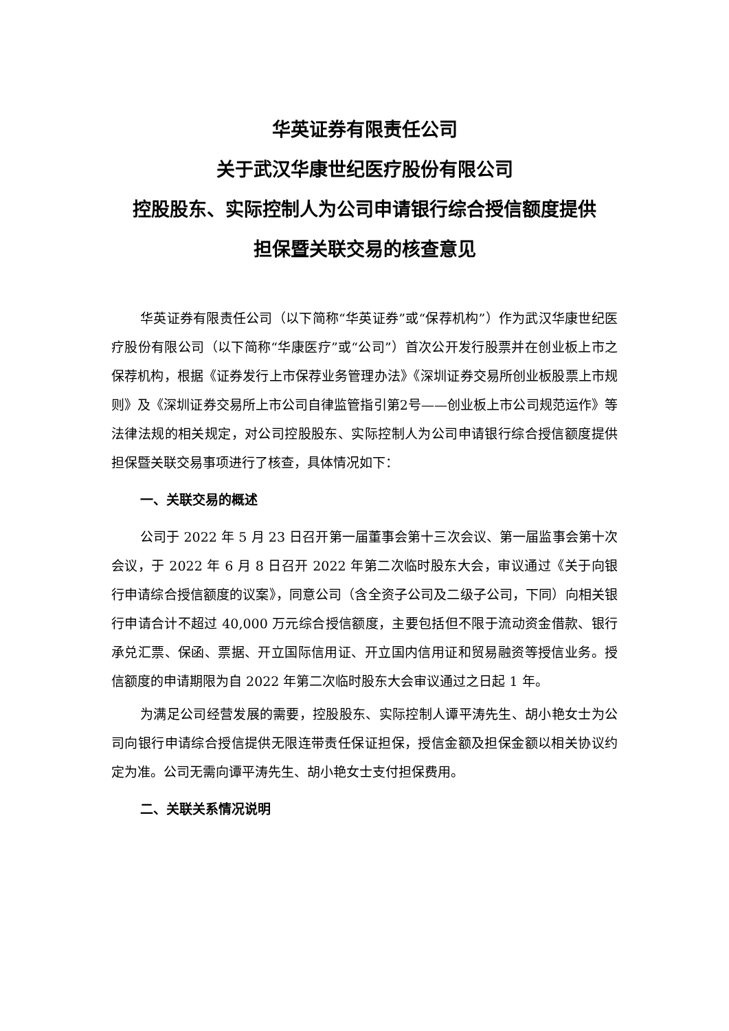华英证券有限责任公司
关于武汉华康世纪医疗股份有限公司
控股股东、实际控制人为公司申请银行综合授信额度提供
担保暨关联交易的核查意见
华英证券有限责任公司（以下简称“华英证券”或“保荐机构”）作为武汉华康世纪医疗股份有限公司（以下简称“华康医疗”或“公司”）首次公开发行股票并在创业板上市之保荐机构，根据《证券发行上市保荐业务管理办法》《深圳证券交易所创业板股票上市规则》及《深圳证券交易所上市公司自律监管指引第2号——创业板上市公司规范运作》等法律法规的相关规定，对公司控股股东、实际控制人为公司申请银行综合授信额度提供担保暨关联交易事项进行了核查，具体情况如下：
一、关联交易的概述
公司于 2022 年 5 月 23 日召开第一届董事会第十三次会议、第一届监事会第十次会议，于 2022 年 6 月 8 日召开 2022 年第二次临时股东大会，审议通过《关于向银行申请综合授信额度的议案》，同意公司（含全资子公司及二级子公司，下同）向相关银行申请合计不超过 40,000 万元综合授信额度，主要包括但不限于流动资金借款、银行承兑汇票、保函、票据、开立国际信用证、开立国内信用证和贸易融资等授信业务。授信额度的申请期限为自 2022 年第二次临时股东大会审议通过之日起 1 年。
为满足公司经营发展的需要，控股股东、实际控制人谭平涛先生、胡小艳女士为公司向银行申请综合授信提供无限连带责任保证担保，授信金额及担保金额以相关协议约定为准。公司无需向谭平涛先生、胡小艳女士支付担保费用。
二、关联关系情况说明